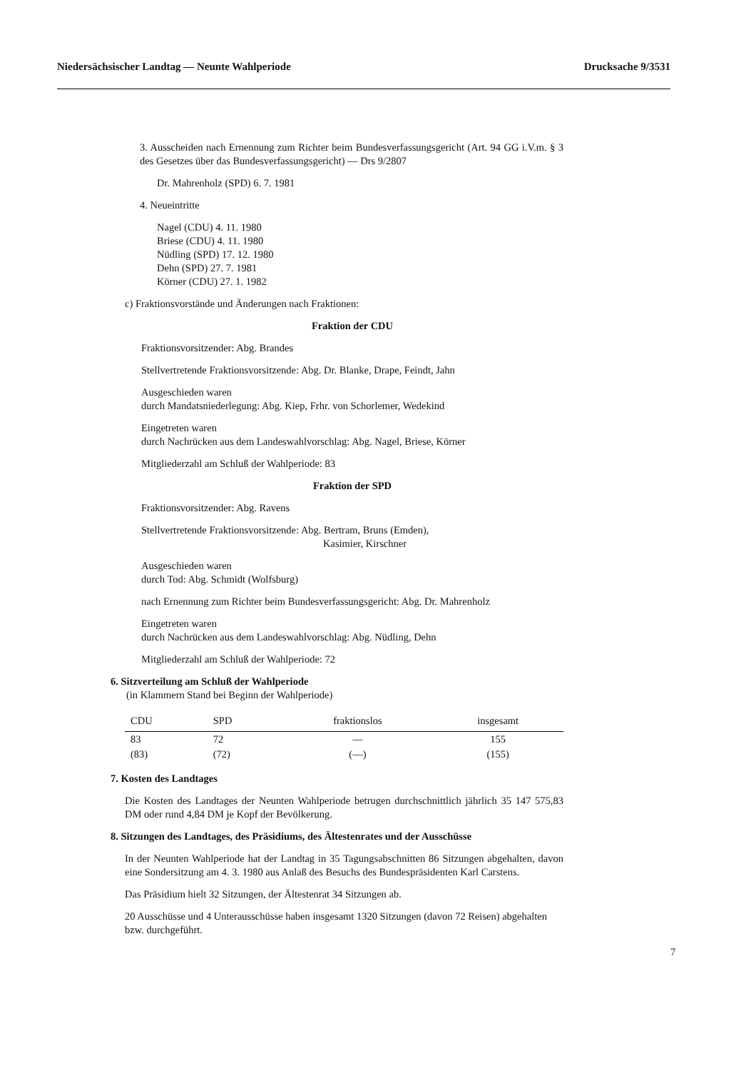Niedersächsischer Landtag — Neunte Wahlperiode Drucksache 9/3531
3. Ausscheiden nach Ernennung zum Richter beim Bundesverfassungsgericht (Art. 94 GG i.V.m. § 3 des Gesetzes über das Bundesverfassungsgericht) — Drs 9/2807
Dr. Mahrenholz (SPD) 6. 7. 1981
4. Neueintritte
Nagel (CDU) 4. 11. 1980
Briese (CDU) 4. 11. 1980
Nüdling (SPD) 17. 12. 1980
Dehn (SPD) 27. 7. 1981
Körner (CDU) 27. 1. 1982
c) Fraktionsvorstände und Änderungen nach Fraktionen:
Fraktion der CDU
Fraktionsvorsitzender: Abg. Brandes
Stellvertretende Fraktionsvorsitzende: Abg. Dr. Blanke, Drape, Feindt, Jahn
Ausgeschieden waren
durch Mandatsniederlegung: Abg. Kiep, Frhr. von Schorlemer, Wedekind
Eingetreten waren
durch Nachrücken aus dem Landeswahlvorschlag: Abg. Nagel, Briese, Körner
Mitgliederzahl am Schluß der Wahlperiode: 83
Fraktion der SPD
Fraktionsvorsitzender: Abg. Ravens
Stellvertretende Fraktionsvorsitzende: Abg. Bertram, Bruns (Emden),
Kasimier, Kirschner
Ausgeschieden waren
durch Tod: Abg. Schmidt (Wolfsburg)
nach Ernennung zum Richter beim Bundesverfassungsgericht: Abg. Dr. Mahrenholz
Eingetreten waren
durch Nachrücken aus dem Landeswahlvorschlag: Abg. Nüdling, Dehn
Mitgliederzahl am Schluß der Wahlperiode: 72
6. Sitzverteilung am Schluß der Wahlperiode
(in Klammern Stand bei Beginn der Wahlperiode)
| CDU | SPD | fraktionslos | insgesamt |
| --- | --- | --- | --- |
| 83 | 72 | — | 155 |
| (83) | (72) | (—) | (155) |
7. Kosten des Landtages
Die Kosten des Landtages der Neunten Wahlperiode betrugen durchschnittlich jährlich 35 147 575,83 DM oder rund 4,84 DM je Kopf der Bevölkerung.
8. Sitzungen des Landtages, des Präsidiums, des Ältestenrates und der Ausschüsse
In der Neunten Wahlperiode hat der Landtag in 35 Tagungsabschnitten 86 Sitzungen abgehalten, davon eine Sondersitzung am 4. 3. 1980 aus Anlaß des Besuchs des Bundespräsidenten Karl Carstens.
Das Präsidium hielt 32 Sitzungen, der Ältestenrat 34 Sitzungen ab.
20 Ausschüsse und 4 Unterausschüsse haben insgesamt 1320 Sitzungen (davon 72 Reisen) abgehalten bzw. durchgeführt.
7